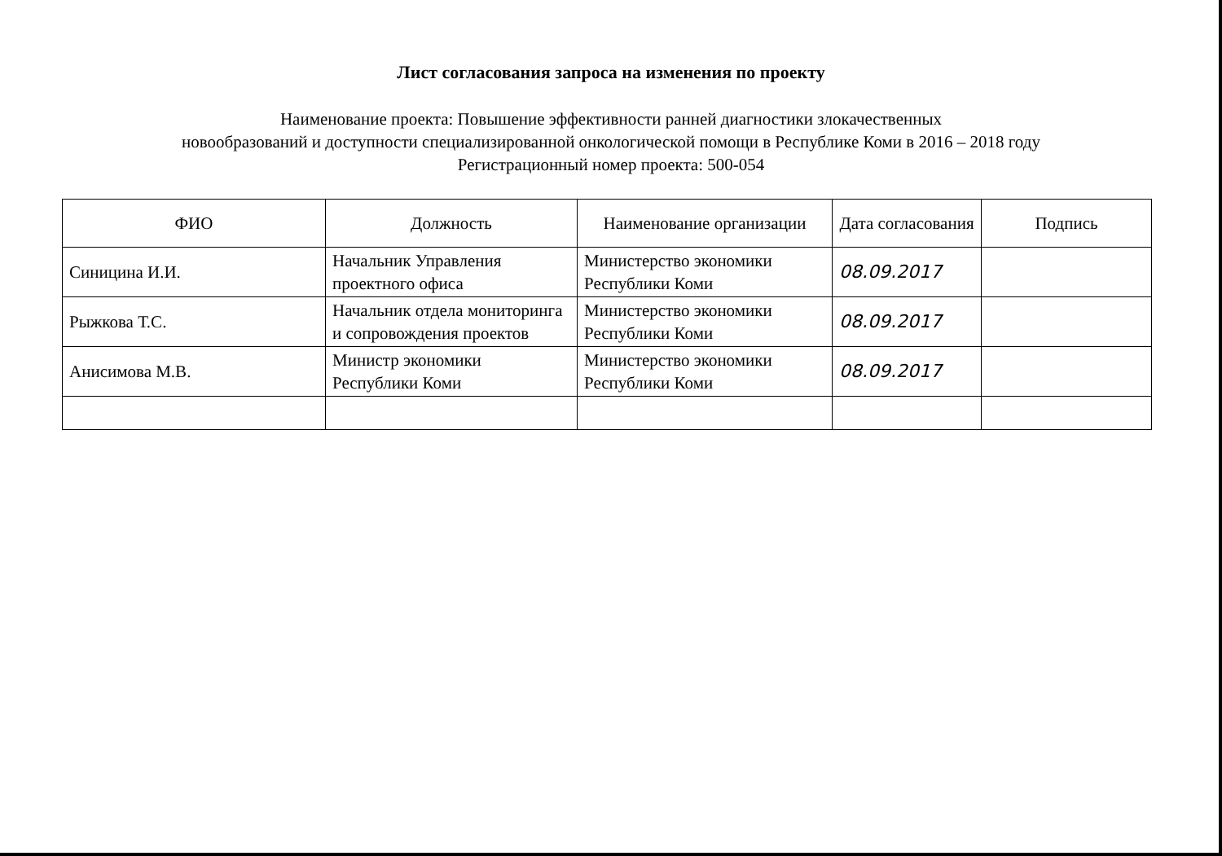Лист согласования запроса на изменения по проекту
Наименование проекта: Повышение эффективности ранней диагностики злокачественных
новообразований и доступности специализированной онкологической помощи в Республике Коми в 2016 – 2018 году
Регистрационный номер проекта: 500-054
| ФИО | Должность | Наименование организации | Дата согласования | Подпись |
| --- | --- | --- | --- | --- |
| Синицина И.И. | Начальник Управления проектного офиса | Министерство экономики Республики Коми | 08.09.2017 | |
| Рыжкова Т.С. | Начальник отдела мониторинга и сопровождения проектов | Министерство экономики Республики Коми | 08.09.2017 | |
| Анисимова М.В. | Министр экономики Республики Коми | Министерство экономики Республики Коми | 08.09.2017 | |